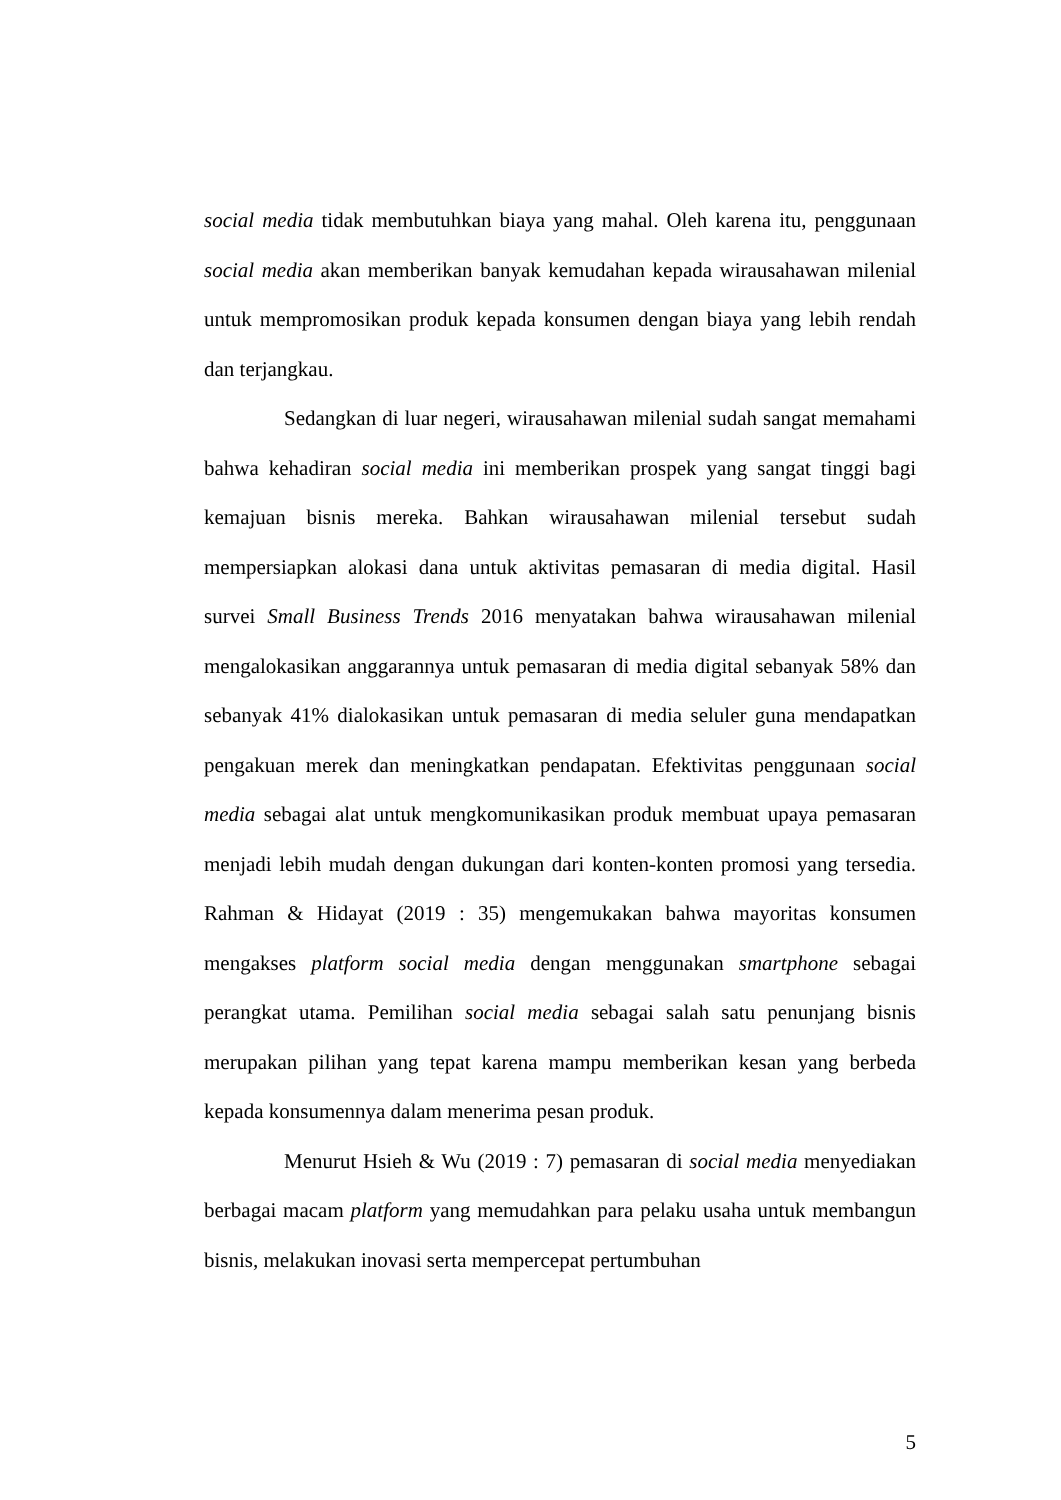social media tidak membutuhkan biaya yang mahal. Oleh karena itu, penggunaan social media akan memberikan banyak kemudahan kepada wirausahawan milenial untuk mempromosikan produk kepada konsumen dengan biaya yang lebih rendah dan terjangkau.
Sedangkan di luar negeri, wirausahawan milenial sudah sangat memahami bahwa kehadiran social media ini memberikan prospek yang sangat tinggi bagi kemajuan bisnis mereka. Bahkan wirausahawan milenial tersebut sudah mempersiapkan alokasi dana untuk aktivitas pemasaran di media digital. Hasil survei Small Business Trends 2016 menyatakan bahwa wirausahawan milenial mengalokasikan anggarannya untuk pemasaran di media digital sebanyak 58% dan sebanyak 41% dialokasikan untuk pemasaran di media seluler guna mendapatkan pengakuan merek dan meningkatkan pendapatan. Efektivitas penggunaan social media sebagai alat untuk mengkomunikasikan produk membuat upaya pemasaran menjadi lebih mudah dengan dukungan dari konten-konten promosi yang tersedia. Rahman & Hidayat (2019 : 35) mengemukakan bahwa mayoritas konsumen mengakses platform social media dengan menggunakan smartphone sebagai perangkat utama. Pemilihan social media sebagai salah satu penunjang bisnis merupakan pilihan yang tepat karena mampu memberikan kesan yang berbeda kepada konsumennya dalam menerima pesan produk.
Menurut Hsieh & Wu (2019 : 7) pemasaran di social media menyediakan berbagai macam platform yang memudahkan para pelaku usaha untuk membangun bisnis, melakukan inovasi serta mempercepat pertumbuhan
5